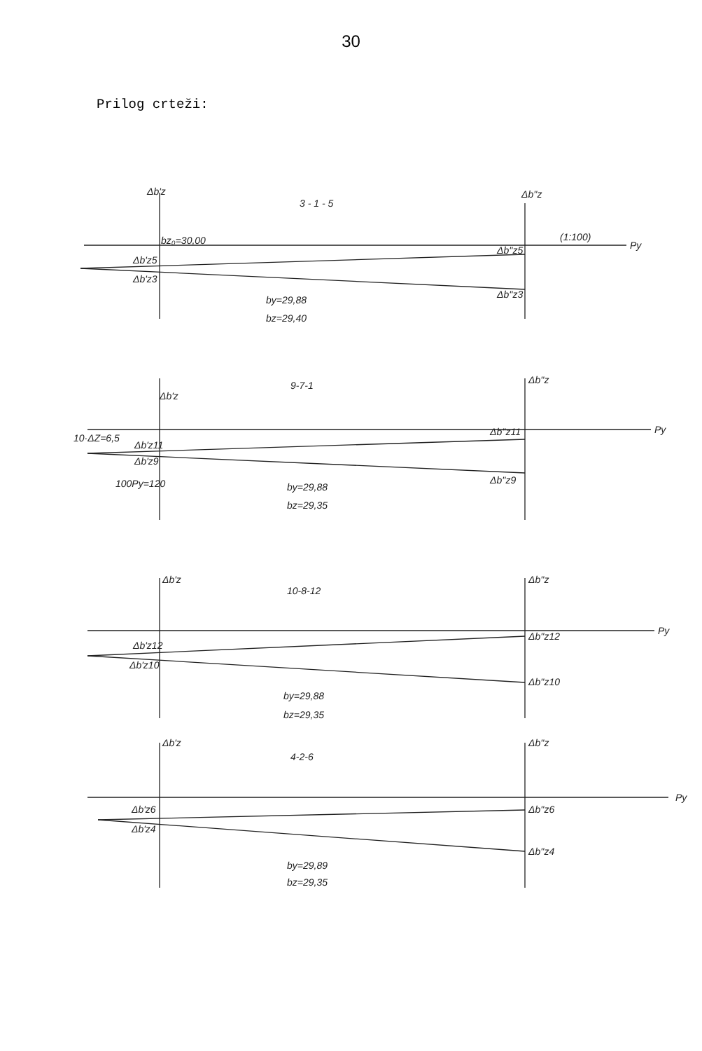30
Prilog crteži:
Δb'z
Δb''z
3 - 1 - 5
bz₀=30,00
(1:100)
Py
Δb'z5
Δb'z3
Δb''z5
Δb''z3
by=29,88
bz=29,40
9-7-1
Δb'z
Δb''z
Py
10·ΔZ=6,5
Δb'z11
Δb'z9
100Py=120
Δb''z11
Δb''z9
by=29,88
bz=29,35
Δb'z
10-8-12
Δb''z
Py
Δb'z12
Δb'z10
Δb''z12
Δb''z10
by=29,88
bz=29,35
Δb'z
4-2-6
Δb''z
Py
Δb'z6
Δb'z4
Δb''z6
Δb''z4
by=29,89
bz=29,35